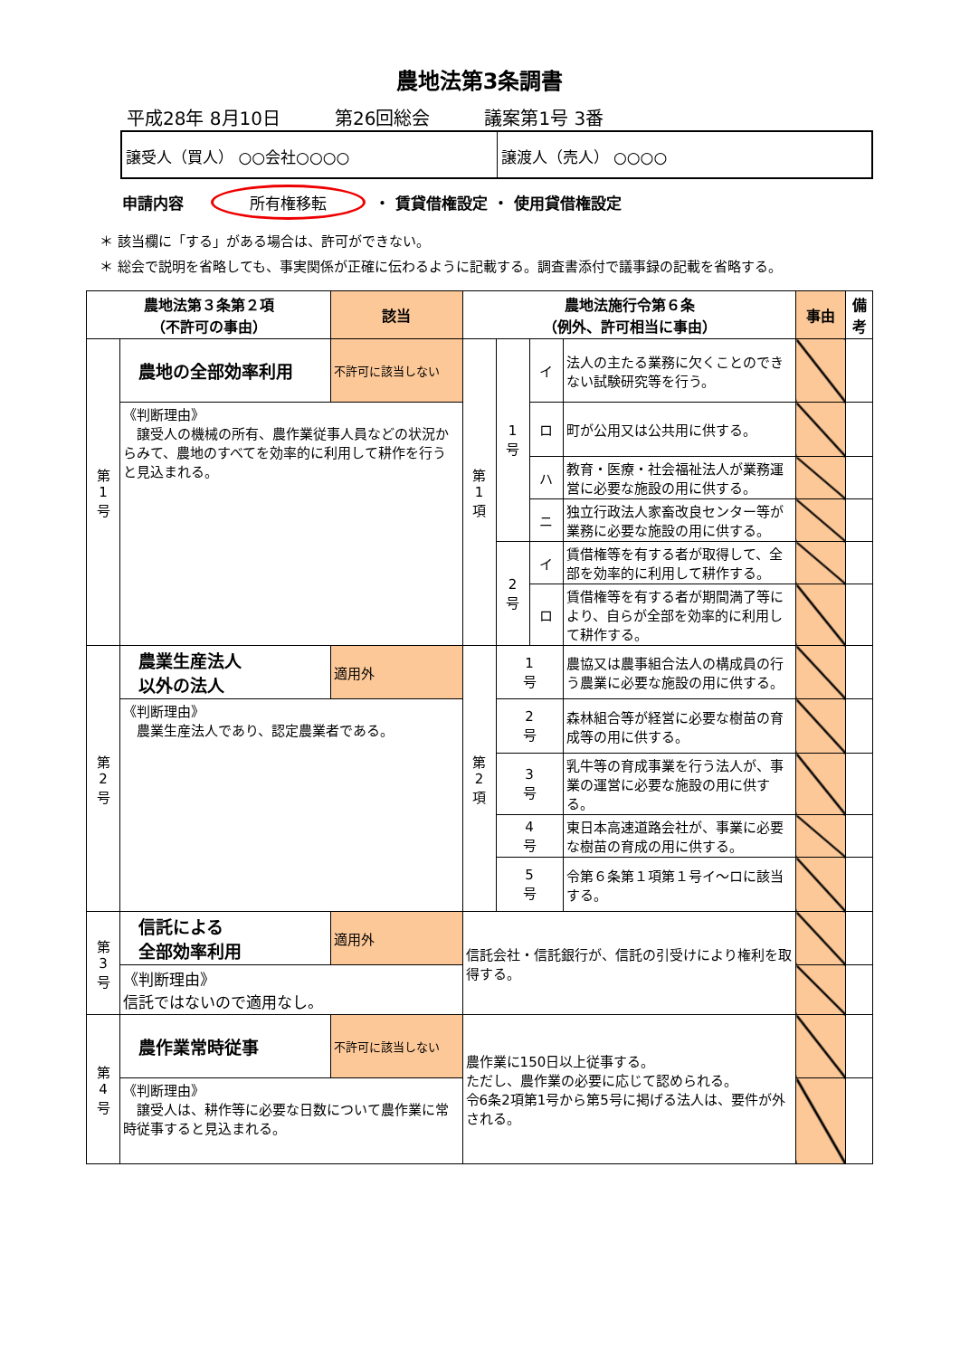農地法第3条調書
平成28年 8月10日 第26回総会 議案第1号 3番
譲受人（買人） ○○会社○○○○ 譲渡人（売人） ○○○○
申請内容 所有権移転 ・ 賃貸借権設定 ・ 使用貸借権設定
＊ 該当欄に「する」がある場合は、許可ができない。
＊ 総会で説明を省略しても、事実関係が正確に伝わるように記載する。調査書添付で議事録の記載を省略する。
| 農地法第３条第２項 （不許可の事由） | | 該当 | 農地法施行令第６条 （例外、許可相当に事由） | | | | 事由 | 備考 |
| --- | --- | --- | --- | --- | --- | --- | --- | --- |
| 第 1 号 | 農地の全部効率利用 | 不許可に該当しない | 第 1 項 | 1 号 | イ | 法人の主たる業務に欠くことのできない試験研究等を行う。 | | |
| | 《判断理由》 譲受人の機械の所有、農作業従事人員などの状況からみて、農地のすべてを効率的に利用して耕作を行うと見込まれる。 | | | | ロ | 町が公用又は公共用に供する。 | | |
| | | | | | ハ | 教育・医療・社会福祉法人が業務運営に必要な施設の用に供する。 | | |
| | | | | | ニ | 独立行政法人家畜改良センター等が業務に必要な施設の用に供する。 | | |
| | | | | 2 号 | イ | 賃借権等を有する者が取得して、全部を効率的に利用して耕作する。 | | |
| | | | | | ロ | 賃借権等を有する者が期間満了等により、自らが全部を効率的に利用して耕作する。 | | |
| 第 2 号 | 農業生産法人 以外の法人 | 適用外 | 第 2 項 | 1 号 | | 農協又は農事組合法人の構成員の行う農業に必要な施設の用に供する。 | | |
| | 《判断理由》 農業生産法人であり、認定農業者である。 | | | 2 号 | | 森林組合等が経営に必要な樹苗の育成等の用に供する。 | | |
| | | | | 3 号 | | 乳牛等の育成事業を行う法人が、事業の運営に必要な施設の用に供する。 | | |
| | | | | 4 号 | | 東日本高速道路会社が、事業に必要な樹苗の育成の用に供する。 | | |
| | | | | 5 号 | | 令第６条第１項第１号イ～ロに該当する。 | | |
| 第 3 号 | 信託による 全部効率利用 | 適用外 | 信託会社・信託銀行が、信託の引受けにより権利を取得する。 | | | | | |
| | 《判断理由》 信託ではないので適用なし。 | | | | | | | |
| 第 4 号 | 農作業常時従事 | 不許可に該当しない | 農作業に150日以上従事する。 ただし、農作業の必要に応じて認められる。 令6条2項第1号から第5号に掲げる法人は、要件が外される。 | | | | | |
| | 《判断理由》 譲受人は、耕作等に必要な日数について農作業に常時従事すると見込まれる。 | | | | | | | |